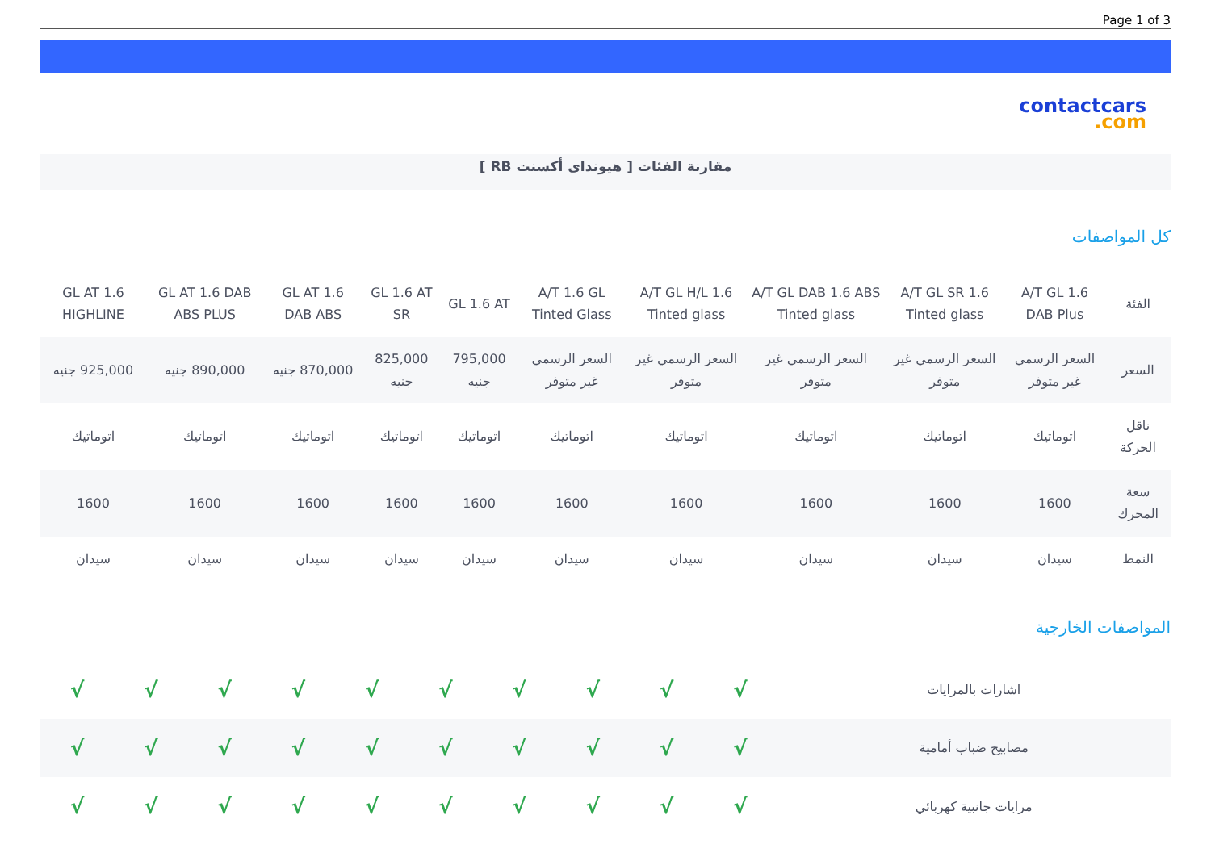Page 1 of 3
contactcars.com
مقارنة الفئات [ هيونداى أكسنت RB ]
كل المواصفات
| الفئة | A/T GL 1.6 DAB Plus | A/T GL SR 1.6 Tinted glass | A/T GL DAB 1.6 ABS Tinted glass | A/T GL H/L 1.6 Tinted glass | A/T 1.6 GL Tinted Glass | GL 1.6 AT | GL 1.6 AT SR | GL AT 1.6 DAB ABS | GL AT 1.6 DAB ABS PLUS | GL AT 1.6 HIGHLINE |
| --- | --- | --- | --- | --- | --- | --- | --- | --- | --- | --- |
| السعر | السعر الرسمي غير متوفر | السعر الرسمي غير متوفر | السعر الرسمي غير متوفر | السعر الرسمي غير متوفر | السعر الرسمي غير متوفر | 795,000 جنيه | 825,000 جنيه | 870,000 جنيه | 890,000 جنيه | 925,000 جنيه |
| ناقل الحركة | اتوماتيك | اتوماتيك | اتوماتيك | اتوماتيك | اتوماتيك | اتوماتيك | اتوماتيك | اتوماتيك | اتوماتيك | اتوماتيك |
| سعة المحرك | 1600 | 1600 | 1600 | 1600 | 1600 | 1600 | 1600 | 1600 | 1600 | 1600 |
| النمط | سيدان | سيدان | سيدان | سيدان | سيدان | سيدان | سيدان | سيدان | سيدان | سيدان |
المواصفات الخارجية
| اشارات بالمرايات | √ | √ | √ | √ | √ | √ | √ | √ | √ | √ |
| مصابيح ضباب أمامية | √ | √ | √ | √ | √ | √ | √ | √ | √ | √ |
| مرايات جانبية كهربائي | √ | √ | √ | √ | √ | √ | √ | √ | √ | √ |